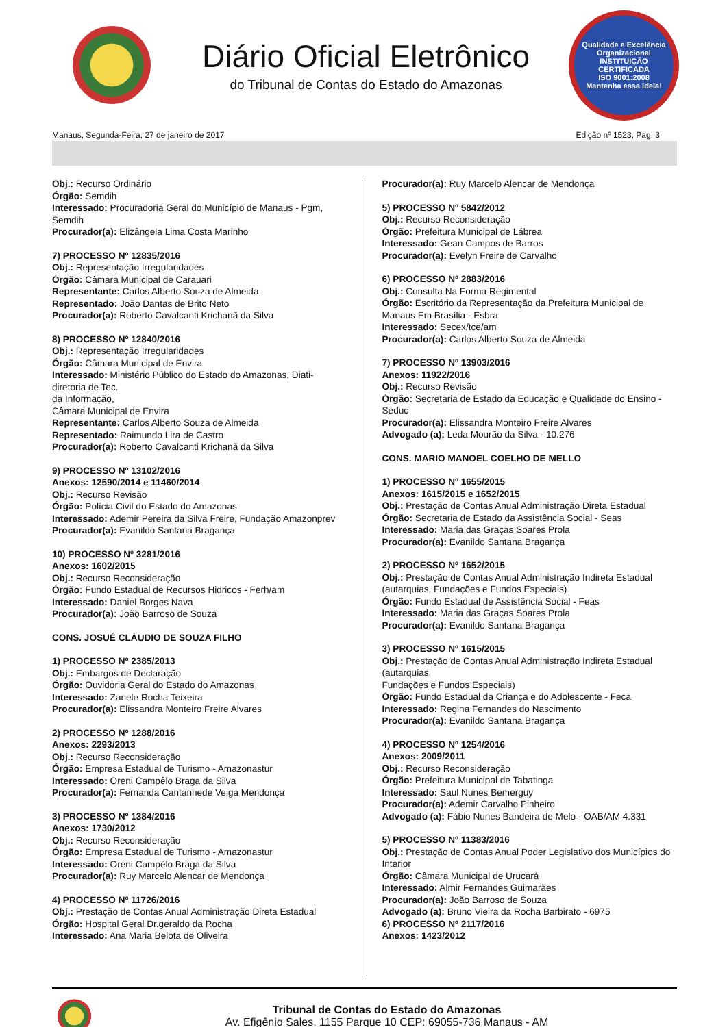Diário Oficial Eletrônico
do Tribunal de Contas do Estado do Amazonas
Qualidade e Excelência Organizacional
INSTITUIÇÃO CERTIFICADA
ISO 9001:2008
Mantenha essa ideia!
Manaus, Segunda-Feira, 27 de janeiro de 2017 Edição nº 1523, Pag. 3
Obj.: Recurso Ordinário
Órgão: Semdih
Interessado: Procuradoria Geral do Município de Manaus - Pgm, Semdih
Procurador(a): Elizângela Lima Costa Marinho
7) PROCESSO Nº 12835/2016
Obj.: Representação Irregularidades
Órgão: Câmara Municipal de Carauari
Representante: Carlos Alberto Souza de Almeida
Representado: João Dantas de Brito Neto
Procurador(a): Roberto Cavalcanti Krichanã da Silva
8) PROCESSO Nº 12840/2016
Obj.: Representação Irregularidades
Órgão: Câmara Municipal de Envira
Interessado: Ministério Público do Estado do Amazonas, Diati-diretoria de Tec.
da Informação,
Câmara Municipal de Envira
Representante: Carlos Alberto Souza de Almeida
Representado: Raimundo Lira de Castro
Procurador(a): Roberto Cavalcanti Krichanã da Silva
9) PROCESSO Nº 13102/2016
Anexos: 12590/2014 e 11460/2014
Obj.: Recurso Revisão
Órgão: Polícia Civil do Estado do Amazonas
Interessado: Ademir Pereira da Silva Freire, Fundação Amazonprev
Procurador(a): Evanildo Santana Bragança
10) PROCESSO Nº 3281/2016
Anexos: 1602/2015
Obj.: Recurso Reconsideração
Órgão: Fundo Estadual de Recursos Hidricos - Ferh/am
Interessado: Daniel Borges Nava
Procurador(a): João Barroso de Souza
CONS. JOSUÉ CLÁUDIO DE SOUZA FILHO
1) PROCESSO Nº 2385/2013
Obj.: Embargos de Declaração
Órgão: Ouvidoria Geral do Estado do Amazonas
Interessado: Zanele Rocha Teixeira
Procurador(a): Elissandra Monteiro Freire Alvares
2) PROCESSO Nº 1288/2016
Anexos: 2293/2013
Obj.: Recurso Reconsideração
Órgão: Empresa Estadual de Turismo - Amazonastur
Interessado: Oreni Campêlo Braga da Silva
Procurador(a): Fernanda Cantanhede Veiga Mendonça
3) PROCESSO Nº 1384/2016
Anexos: 1730/2012
Obj.: Recurso Reconsideração
Órgão: Empresa Estadual de Turismo - Amazonastur
Interessado: Oreni Campêlo Braga da Silva
Procurador(a): Ruy Marcelo Alencar de Mendonça
4) PROCESSO Nº 11726/2016
Obj.: Prestação de Contas Anual Administração Direta Estadual
Órgão: Hospital Geral Dr.geraldo da Rocha
Interessado: Ana Maria Belota de Oliveira
Procurador(a): Ruy Marcelo Alencar de Mendonça
5) PROCESSO Nº 5842/2012
Obj.: Recurso Reconsideração
Órgão: Prefeitura Municipal de Lábrea
Interessado: Gean Campos de Barros
Procurador(a): Evelyn Freire de Carvalho
6) PROCESSO Nº 2883/2016
Obj.: Consulta Na Forma Regimental
Órgão: Escritório da Representação da Prefeitura Municipal de Manaus Em Brasília - Esbra
Interessado: Secex/tce/am
Procurador(a): Carlos Alberto Souza de Almeida
7) PROCESSO Nº 13903/2016
Anexos: 11922/2016
Obj.: Recurso Revisão
Órgão: Secretaria de Estado da Educação e Qualidade do Ensino - Seduc
Procurador(a): Elissandra Monteiro Freire Alvares
Advogado (a): Leda Mourão da Silva - 10.276
CONS. MARIO MANOEL COELHO DE MELLO
1) PROCESSO Nº 1655/2015
Anexos: 1615/2015 e 1652/2015
Obj.: Prestação de Contas Anual Administração Direta Estadual
Órgão: Secretaria de Estado da Assistência Social - Seas
Interessado: Maria das Graças Soares Prola
Procurador(a): Evanildo Santana Bragança
2) PROCESSO Nº 1652/2015
Obj.: Prestação de Contas Anual Administração Indireta Estadual (autarquias, Fundações e Fundos Especiais)
Órgão: Fundo Estadual de Assistência Social - Feas
Interessado: Maria das Graças Soares Prola
Procurador(a): Evanildo Santana Bragança
3) PROCESSO Nº 1615/2015
Obj.: Prestação de Contas Anual Administração Indireta Estadual (autarquias,
Fundações e Fundos Especiais)
Órgão: Fundo Estadual da Criança e do Adolescente - Feca
Interessado: Regina Fernandes do Nascimento
Procurador(a): Evanildo Santana Bragança
4) PROCESSO Nº 1254/2016
Anexos: 2009/2011
Obj.: Recurso Reconsideração
Órgão: Prefeitura Municipal de Tabatinga
Interessado: Saul Nunes Bemerguy
Procurador(a): Ademir Carvalho Pinheiro
Advogado (a): Fábio Nunes Bandeira de Melo - OAB/AM 4.331
5) PROCESSO Nº 11383/2016
Obj.: Prestação de Contas Anual Poder Legislativo dos Municípios do Interior
Órgão: Câmara Municipal de Urucará
Interessado: Almir Fernandes Guimarães
Procurador(a): João Barroso de Souza
Advogado (a): Bruno Vieira da Rocha Barbirato - 6975
6) PROCESSO Nº 2117/2016
Anexos: 1423/2012
Tribunal de Contas do Estado do Amazonas
Av. Efigênio Sales, 1155 Parque 10 CEP: 69055-736 Manaus - AM